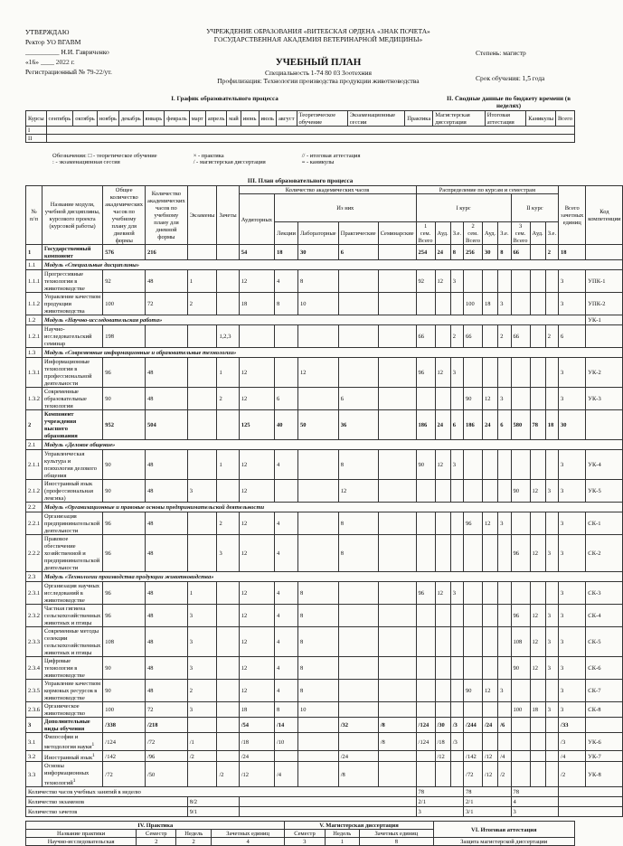УТВЕРЖДАЮ
Ректор УО ВГАВМ
__________ Н.И. Гавриченко
«16» ____ 2022 г.
Регистрационный № 79-22/ут.
УЧРЕЖДЕНИЕ ОБРАЗОВАНИЯ «ВИТЕБСКАЯ ОРДЕНА «ЗНАК ПОЧЕТА»
ГОСУДАРСТВЕННАЯ АКАДЕМИЯ ВЕТЕРИНАРНОЙ МЕДИЦИНЫ»
УЧЕБНЫЙ ПЛАН
Специальность 1-74 80 03 Зоотехния
Профилизация: Технологии производства продукции животноводства
Степень: магистр
Срок обучения: 1,5 года
I. График образовательного процесса
II. Сводные данные по бюджету времени (в неделях)
| Курсы | сентябрь | октябрь | ноябрь | декабрь | январь | февраль | март | апрель | май | июнь | июль | август | Теоретическое обучение | Экзаменационные сессии | Практика | Магистерская диссертация | Итоговая аттестация | Каникулы | Всего |
| I | | | | | | | | | | | | | | | | | | | |
| II | | | | | | | | | | | | | | | | | | | |
Обозначения: □ - теоретическое обучение
: - экзаменационная сессия
× - практика
/ - магистерская диссертация
// - итоговая аттестация
= - каникулы
III. План образовательного процесса
| № п/п | Название модуля, учебной дисциплины, курсового проекта (курсовой работы) | Общее количество академических часов по учебному плану для дневной формы | Количество академических часов по учебному плану для дневной формы | Экзамены | Зачеты | Количество академических часов | | | | | Распределение по курсам и семестрам | | | | | | | | | Всего зачетных единиц | Код компетенции |
| --- | --- | --- | --- | --- | --- | --- | --- | --- | --- | --- | --- | --- | --- | --- | --- | --- | --- | --- | --- | --- | --- |
| | | | | | | Аудиторных | Из них | | | | I курс | | | | | | II курс | | | | |
| | | | | | | | Лекции | Лабораторные | Практические | Семинарские | 1 сем. Всего | Ауд. | З.е. | 2 сем. Всего | Ауд. | З.е. | 3 сем. Всего | Ауд. | З.е. | | |
| 1 | Государственный компонент | 576 | 216 | | | 54 | 18 | 30 | 6 | | 254 | 24 | 8 | 256 | 30 | 8 | 66 | | 2 | 18 | |
| 1.1 | Модуль «Специальные дисциплины» | | | | | | | | | | | | | | | | | | | | |
| 1.1.1 | Прогрессивные технологии в животноводстве | 92 | 48 | 1 | | 12 | 4 | 8 | | | 92 | 12 | 3 | | | | | | | 3 | УПК-1 |
| 1.1.2 | Управление качеством продукции животноводства | 100 | 72 | 2 | | 18 | 8 | 10 | | | | | | 100 | 18 | 3 | | | | 3 | УПК-2 |
| 1.2 | Модуль «Научно-исследовательская работа» | | | | | | | | | | | | | | | | | | | | УК-1 |
| 1.2.1 | Научно-исследовательский семинар | 198 | | | 1,2,3 | | | | | | 66 | | 2 | 66 | | 2 | 66 | | 2 | 6 | |
| 1.3 | Модуль «Современные информационные и образовательные технологии» | | | | | | | | | | | | | | | | | | | | |
| 1.3.1 | Информационные технологии в профессиональной деятельности | 96 | 48 | | 1 | 12 | | 12 | | | 96 | 12 | 3 | | | | | | | 3 | УК-2 |
| 1.3.2 | Современные образовательные технологии | 90 | 48 | | 2 | 12 | 6 | | 6 | | | | | 90 | 12 | 3 | | | | 3 | УК-3 |
| 2 | Компонент учреждения высшего образования | 952 | 504 | | | 125 | 40 | 50 | 36 | | 186 | 24 | 6 | 186 | 24 | 6 | 580 | 78 | 18 | 30 | |
| 2.1 | Модуль «Деловое общение» | | | | | | | | | | | | | | | | | | | | |
| 2.1.1 | Управленческая культура и психология делового общения | 90 | 48 | | 1 | 12 | 4 | | 8 | | 90 | 12 | 3 | | | | | | | 3 | УК-4 |
| 2.1.2 | Иностранный язык (профессиональная лексика) | 90 | 48 | 3 | | 12 | | | 12 | | | | | | | | 90 | 12 | 3 | 3 | УК-5 |
| 2.2 | Модуль «Организационные и правовые основы предпринимательской деятельности | | | | | | | | | | | | | | | | | | | | |
| 2.2.1 | Организация предпринимательской деятельности | 96 | 48 | | 2 | 12 | 4 | | 8 | | | | | 96 | 12 | 3 | | | | 3 | СК-1 |
| 2.2.2 | Правовое обеспечение хозяйственной и предпринимательской деятельности | 96 | 48 | | 3 | 12 | 4 | | 8 | | | | | | | | 96 | 12 | 3 | 3 | СК-2 |
| 2.3 | Модуль «Технологии производства продукции животноводства» | | | | | | | | | | | | | | | | | | | | |
| 2.3.1 | Организация научных исследований в животноводстве | 96 | 48 | 1 | | 12 | 4 | 8 | | | 96 | 12 | 3 | | | | | | | 3 | СК-3 |
| 2.3.2 | Частная гигиена сельскохозяйственных животных и птицы | 96 | 48 | 3 | | 12 | 4 | 8 | | | | | | | | | 96 | 12 | 3 | 3 | СК-4 |
| 2.3.3 | Современные методы селекции сельскохозяйственных животных и птицы | 108 | 48 | 3 | | 12 | 4 | 8 | | | | | | | | | 108 | 12 | 3 | 3 | СК-5 |
| 2.3.4 | Цифровые технологии в животноводстве | 90 | 48 | 3 | | 12 | 4 | 8 | | | | | | | | | 90 | 12 | 3 | 3 | СК-6 |
| 2.3.5 | Управление качеством кормовых ресурсов в животноводстве | 90 | 48 | 2 | | 12 | 4 | 8 | | | | | | 90 | 12 | 3 | | | | 3 | СК-7 |
| 2.3.6 | Органическое животноводство | 100 | 72 | 3 | | 18 | 8 | 10 | | | | | | | | | 100 | 18 | 3 | 3 | СК-8 |
| 3 | Дополнительные виды обучения | /338 | /218 | | | /54 | /14 | | /32 | /8 | /124 | /30 | /3 | /244 | /24 | /6 | | | | /33 | |
| 3.1 | Философия и методология науки<sup>1</sup> | /124 | /72 | /1 | | /18 | /10 | | | /8 | /124 | /18 | /3 | | | | | | | /3 | УК-6 |
| 3.2 | Иностранный язык<sup>1</sup> | /142 | /96 | /2 | | /24 | | | /24 | | | /12 | | /142 | /12 | /4 | | | | /4 | УК-7 |
| 3.3 | Основы информационных технологий<sup>1</sup> | /72 | /50 | | /2 | /12 | /4 | | /8 | | | | | /72 | /12 | /2 | | | | /2 | УК-8 |
| Количество часов учебных занятий в неделю | | | | | | | | | | | 78 | | | 78 | | | 78 | | | | |
| Количество экзаменов | | | | 8/2 | | | | | | | 2/1 | | | 2/1 | | | 4 | | | | |
| Количество зачетов | | | | 9/1 | | | | | | | 3 | | | 3/1 | | | 3 | | | | |
| IV. Практика | | | | V. Магистерская диссертация | | | VI. Итоговая аттестация |
| --- | --- | --- | --- | --- | --- | --- | --- |
| Название практики | Семестр | Недель | Зачетных единиц | Семестр | Недель | Зачетных единиц | |
| Научно-исследовательская | 2 | 2 | 4 | 3 | 1 | 8 | Защита магистерской диссертации |